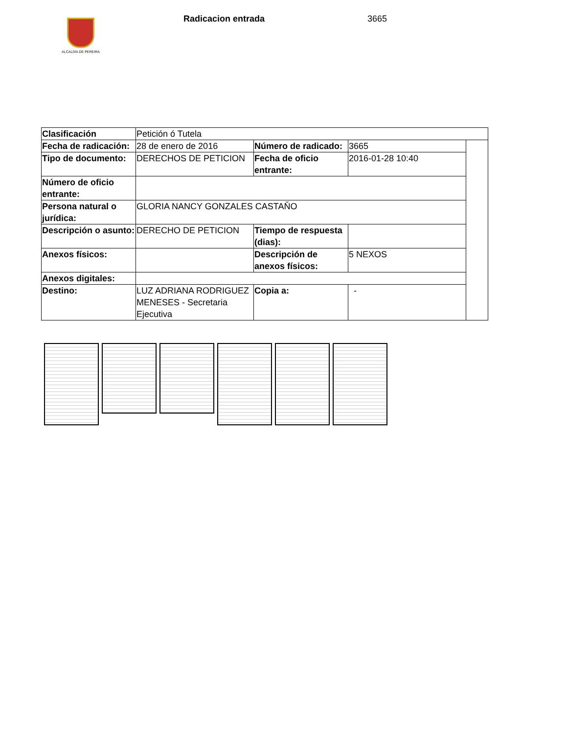ALCALDÍA DE PEREIRA
Radicacion entrada 3665
| Clasificación | Petición ó Tutela | | | |
| Fecha de radicación: | 28 de enero de 2016 | Número de radicado: | 3665 | |
| Tipo de documento: | DERECHOS DE PETICION | Fecha de oficio entrante: | 2016-01-28 10:40 | |
| Número de oficio entrante: | | | | |
| Persona natural o jurídica: | GLORIA NANCY GONZALES CASTAŇO | | | |
| Descripción o asunto: | DERECHO DE PETICION | Tiempo de respuesta (dias): | | |
| Anexos físicos: | | Descripción de anexos físicos: | 5 NEXOS | |
| Anexos digitales: | | | | |
| Destino: | LUZ ADRIANA RODRIGUEZ MENESES - Secretaria Ejecutiva | Copia a: | - | |